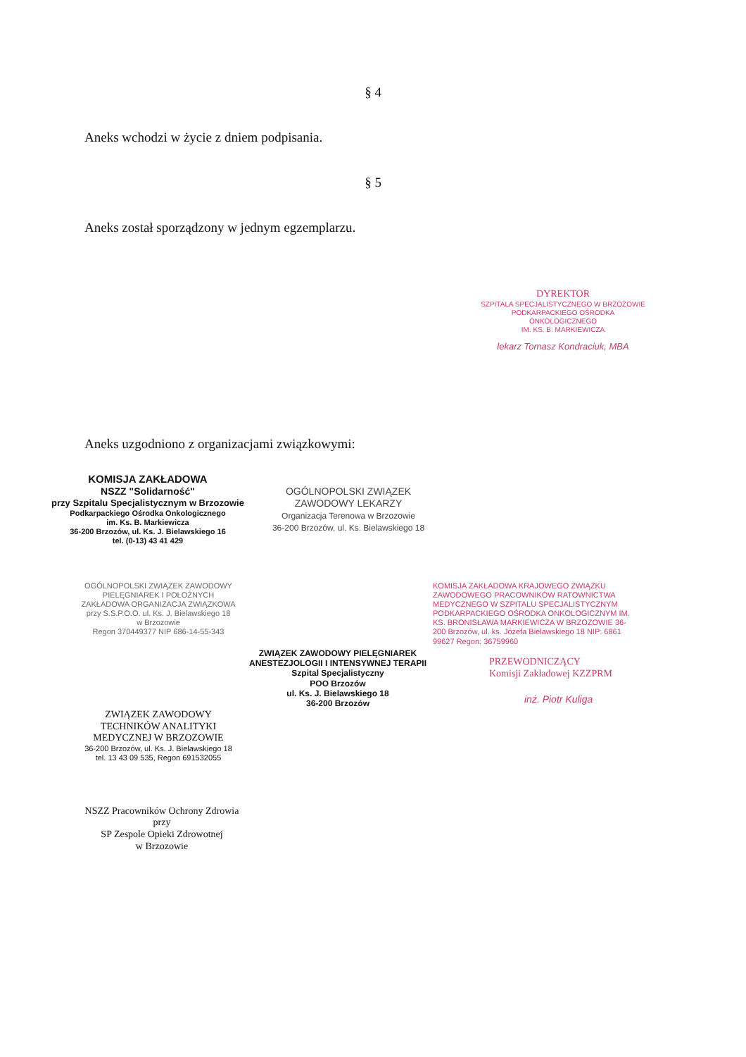§ 4
Aneks wchodzi w życie z dniem podpisania.
§ 5
Aneks został sporządzony w jednym egzemplarzu.
DYREKTOR
SZPITALA SPECJALISTYCZNEGO W BRZOZOWIE
PODKARPACKIEGO OŚRODKA ONKOLOGICZNEGO
IM. KS. B. MARKIEWICZA
lekarz Tomasz Kondraciuk, MBA
Aneks uzgodniono z organizacjami związkowymi:
KOMISJA ZAKŁADOWA
NSZZ "Solidarność"
przy Szpitalu Specjalistycznym w Brzozowie
Podkarpackiego Ośrodka Onkologicznego
im. Ks. B. Markiewicza
36-200 Brzozów, ul. Ks. J. Bielawskiego 16
tel. (0-13) 43 41 429
OGÓLNOPOLSKI ZWIĄZEK
ZAWODOWY LEKARZY
Organizacja Terenowa w Brzozowie
36-200 Brzozów, ul. Ks. Bielawskiego 18
OGÓLNOPOLSKI ZWIĄZEK ZAWODOWY
PIELĘGNIAREK I POŁOŻNYCH
ZAKŁADOWA ORGANIZACJA ZWIĄZKOWA
przy S.S.P.O.O. ul. Ks. J. Bielawskiego 18
w Brzozowie
Regon 370449377 NIP 686-14-55-343
ZWIĄZEK ZAWODOWY PIELĘGNIAREK
ANESTEZJOLOGII I INTENSYWNEJ TERAPII
Szpital Specjalistyczny
POO Brzozów
ul. Ks. J. Bielawskiego 18
36-200 Brzozów
KOMISJA ZAKŁADOWA KRAJOWEGO ZWIĄZKU ZAWODOWEGO PRACOWNIKÓW RATOWNICTWA MEDYCZNEGO W SZPITALU SPECJALISTYCZNYM PODKARPACKIEGO OŚRODKA ONKOLOGICZNYM IM. KS. BRONISŁAWA MARKIEWICZA W BRZOZOWIE 36-200 Brzozów, ul. ks. Józefa Bielawskiego 18 NIP: 6861 99627 Regon: 36759960
PRZEWODNICZĄCY
Komisji Zakładowej KZZPRM
inż. Piotr Kuliga
ZWIĄZEK ZAWODOWY
TECHNIKÓW ANALITYKI
MEDYCZNEJ W BRZOZOWIE
36-200 Brzozów, ul. Ks. J. Bielawskiego 18
tel. 13 43 09 535, Regon 691532055
NSZZ Pracowników Ochrony Zdrowia
przy
SP Zespole Opieki Zdrowotnej
w Brzozowie